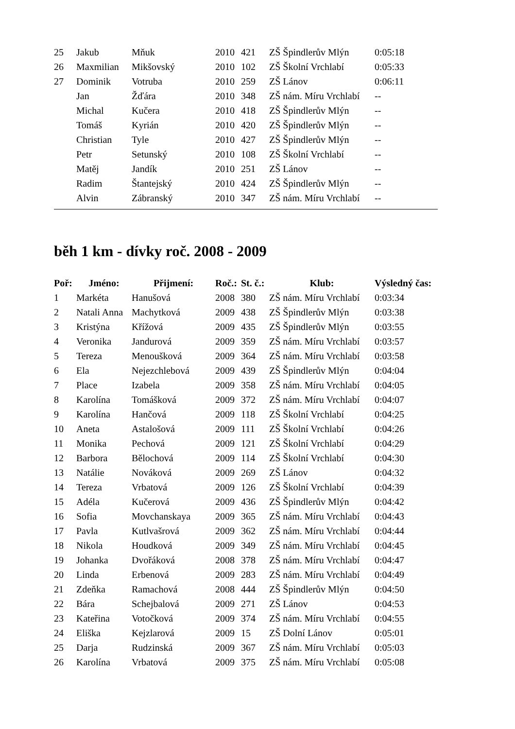| 25 | Jakub | Mňuk | 2010 | 421 | ZŠ Špindlerův Mlýn | 0:05:18 |
| 26 | Maxmilian | Mikšovský | 2010 | 102 | ZŠ Školní Vrchlabí | 0:05:33 |
| 27 | Dominik | Votruba | 2010 | 259 | ZŠ Lánov | 0:06:11 |
| | Jan | Žďára | 2010 | 348 | ZŠ nám. Míru Vrchlabí | -- |
| | Michal | Kučera | 2010 | 418 | ZŠ Špindlerův Mlýn | -- |
| | Tomáš | Kyrián | 2010 | 420 | ZŠ Špindlerův Mlýn | -- |
| | Christian | Tyle | 2010 | 427 | ZŠ Špindlerův Mlýn | -- |
| | Petr | Setunský | 2010 | 108 | ZŠ Školní Vrchlabí | -- |
| | Matěj | Jandík | 2010 | 251 | ZŠ Lánov | -- |
| | Radim | Štantejský | 2010 | 424 | ZŠ Špindlerův Mlýn | -- |
| | Alvin | Zábranský | 2010 | 347 | ZŠ nám. Míru Vrchlabí | -- |
běh 1 km - dívky roč. 2008 - 2009
| Poř: | Jméno: | Přijmení: | Roč.: | St. č.: | Klub: | Výsledný čas: |
| --- | --- | --- | --- | --- | --- | --- |
| 1 | Markéta | Hanušová | 2008 | 380 | ZŠ nám. Míru Vrchlabí | 0:03:34 |
| 2 | Natali Anna | Machytková | 2009 | 438 | ZŠ Špindlerův Mlýn | 0:03:38 |
| 3 | Kristýna | Křížová | 2009 | 435 | ZŠ Špindlerův Mlýn | 0:03:55 |
| 4 | Veronika | Jandurová | 2009 | 359 | ZŠ nám. Míru Vrchlabí | 0:03:57 |
| 5 | Tereza | Menoušková | 2009 | 364 | ZŠ nám. Míru Vrchlabí | 0:03:58 |
| 6 | Ela | Nejezchlebová | 2009 | 439 | ZŠ Špindlerův Mlýn | 0:04:04 |
| 7 | Place | Izabela | 2009 | 358 | ZŠ nám. Míru Vrchlabí | 0:04:05 |
| 8 | Karolína | Tomášková | 2009 | 372 | ZŠ nám. Míru Vrchlabí | 0:04:07 |
| 9 | Karolína | Hančová | 2009 | 118 | ZŠ Školní Vrchlabí | 0:04:25 |
| 10 | Aneta | Astalošová | 2009 | 111 | ZŠ Školní Vrchlabí | 0:04:26 |
| 11 | Monika | Pechová | 2009 | 121 | ZŠ Školní Vrchlabí | 0:04:29 |
| 12 | Barbora | Bělochová | 2009 | 114 | ZŠ Školní Vrchlabí | 0:04:30 |
| 13 | Natálie | Nováková | 2009 | 269 | ZŠ Lánov | 0:04:32 |
| 14 | Tereza | Vrbatová | 2009 | 126 | ZŠ Školní Vrchlabí | 0:04:39 |
| 15 | Adéla | Kučerová | 2009 | 436 | ZŠ Špindlerův Mlýn | 0:04:42 |
| 16 | Sofia | Movchanskaya | 2009 | 365 | ZŠ nám. Míru Vrchlabí | 0:04:43 |
| 17 | Pavla | Kutlvašrová | 2009 | 362 | ZŠ nám. Míru Vrchlabí | 0:04:44 |
| 18 | Nikola | Houdková | 2009 | 349 | ZŠ nám. Míru Vrchlabí | 0:04:45 |
| 19 | Johanka | Dvořáková | 2008 | 378 | ZŠ nám. Míru Vrchlabí | 0:04:47 |
| 20 | Linda | Erbenová | 2009 | 283 | ZŠ nám. Míru Vrchlabí | 0:04:49 |
| 21 | Zdeňka | Ramachová | 2008 | 444 | ZŠ Špindlerův Mlýn | 0:04:50 |
| 22 | Bára | Schejbalová | 2009 | 271 | ZŠ Lánov | 0:04:53 |
| 23 | Kateřina | Votočková | 2009 | 374 | ZŠ nám. Míru Vrchlabí | 0:04:55 |
| 24 | Eliška | Kejzlarová | 2009 | 15 | ZŠ Dolní Lánov | 0:05:01 |
| 25 | Darja | Rudzinská | 2009 | 367 | ZŠ nám. Míru Vrchlabí | 0:05:03 |
| 26 | Karolína | Vrbatová | 2009 | 375 | ZŠ nám. Míru Vrchlabí | 0:05:08 |